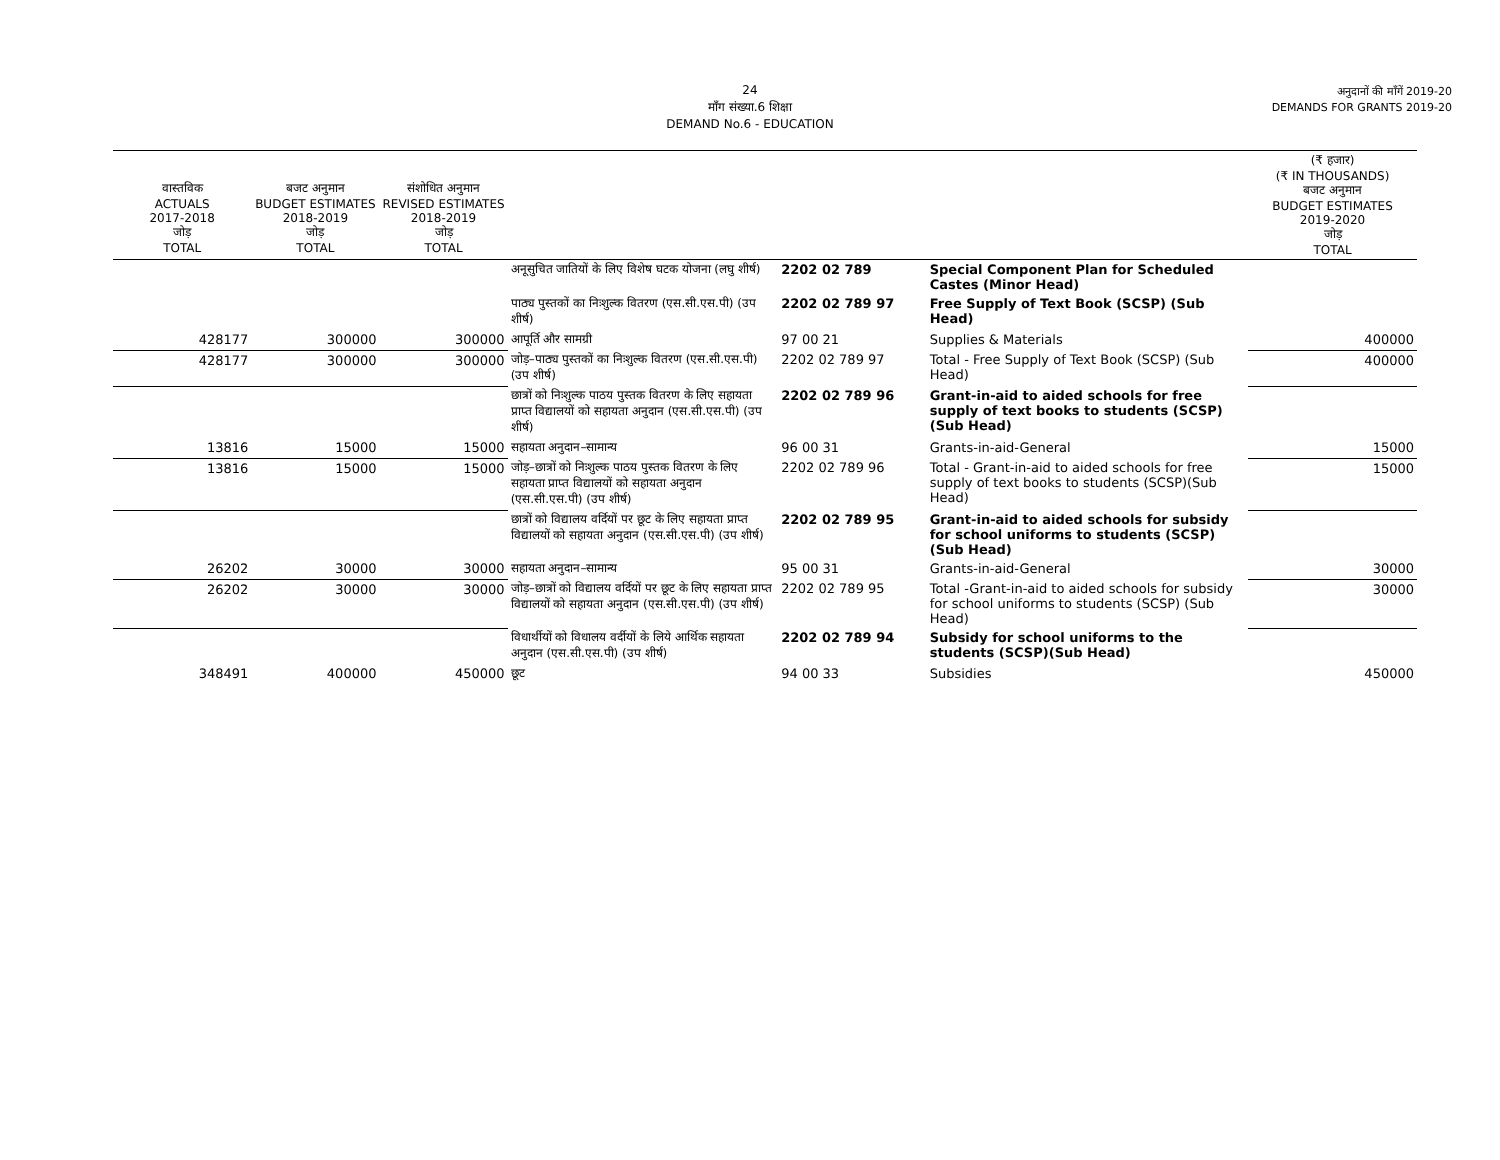24
माँग संख्या.6 शिक्षा
DEMAND No.6 - EDUCATION
अनुदानों की माँगें 2019-20
DEMANDS FOR GRANTS 2019-20
| वास्तविक ACTUALS 2017-2018 जोड़ TOTAL | बजट अनुमान BUDGET ESTIMATES 2018-2019 जोड़ TOTAL | संशोधित अनुमान REVISED ESTIMATES 2018-2019 जोड़ TOTAL | | | | (₹ हजार) (₹ IN THOUSANDS) बजट अनुमान BUDGET ESTIMATES 2019-2020 जोड़ TOTAL |
| --- | --- | --- | --- | --- | --- | --- |
| | | | अनूसुचित जातियों के लिए विशेष घटक योजना (लघु शीर्ष) | 2202 02 789 | Special Component Plan for Scheduled Castes (Minor Head) | |
| | | | पाठ्य पुस्तकों का निःशुल्क वितरण (एस.सी.एस.पी) (उप शीर्ष) | 2202 02 789 97 | Free Supply of Text Book (SCSP) (Sub Head) | |
| 428177 | 300000 | 300000 | आपूर्ति और सामग्री | 97 00 21 | Supplies & Materials | 400000 |
| 428177 | 300000 | 300000 | जोड़–पाठ्य पुस्तकों का निःशुल्क वितरण (एस.सी.एस.पी) (उप शीर्ष) | 2202 02 789 97 | Total - Free Supply of Text Book (SCSP) (Sub Head) | 400000 |
| | | | छात्रों को निःशुल्क पाठय पुस्तक वितरण के लिए सहायता प्राप्त विद्यालयों को सहायता अनुदान (एस.सी.एस.पी) (उप शीर्ष) | 2202 02 789 96 | Grant-in-aid to aided schools for free supply of text books to students (SCSP)(Sub Head) | |
| 13816 | 15000 | 15000 | सहायता अनुदान–सामान्य | 96 00 31 | Grants-in-aid-General | 15000 |
| 13816 | 15000 | 15000 | जोड़–छात्रों को निःशुल्क पाठय पुस्तक वितरण के लिए सहायता प्राप्त विद्यालयों को सहायता अनुदान (एस.सी.एस.पी) (उप शीर्ष) | 2202 02 789 96 | Total - Grant-in-aid to aided schools for free supply of text books to students (SCSP)(Sub Head) | 15000 |
| | | | छात्रों को विद्यालय वर्दियों पर छूट के लिए सहायता प्राप्त विद्यालयों को सहायता अनुदान (एस.सी.एस.पी) (उप शीर्ष) | 2202 02 789 95 | Grant-in-aid to aided schools for subsidy for school uniforms to students (SCSP) (Sub Head) | |
| 26202 | 30000 | 30000 | सहायता अनुदान–सामान्य | 95 00 31 | Grants-in-aid-General | 30000 |
| 26202 | 30000 | 30000 | जोड़–छात्रों को विद्यालय वर्दियों पर छूट के लिए सहायता प्राप्त विद्यालयों को सहायता अनुदान (एस.सी.एस.पी) (उप शीर्ष) | 2202 02 789 95 | Total -Grant-in-aid to aided schools for subsidy for school uniforms to students (SCSP) (Sub Head) | 30000 |
| | | | विधार्थीयों को विधालय वर्दीयों के लिये आर्थिक सहायता अनुदान (एस.सी.एस.पी) (उप शीर्ष) | 2202 02 789 94 | Subsidy for school uniforms to the students (SCSP)(Sub Head) | |
| 348491 | 400000 | 450000 | छूट | 94 00 33 | Subsidies | 450000 |